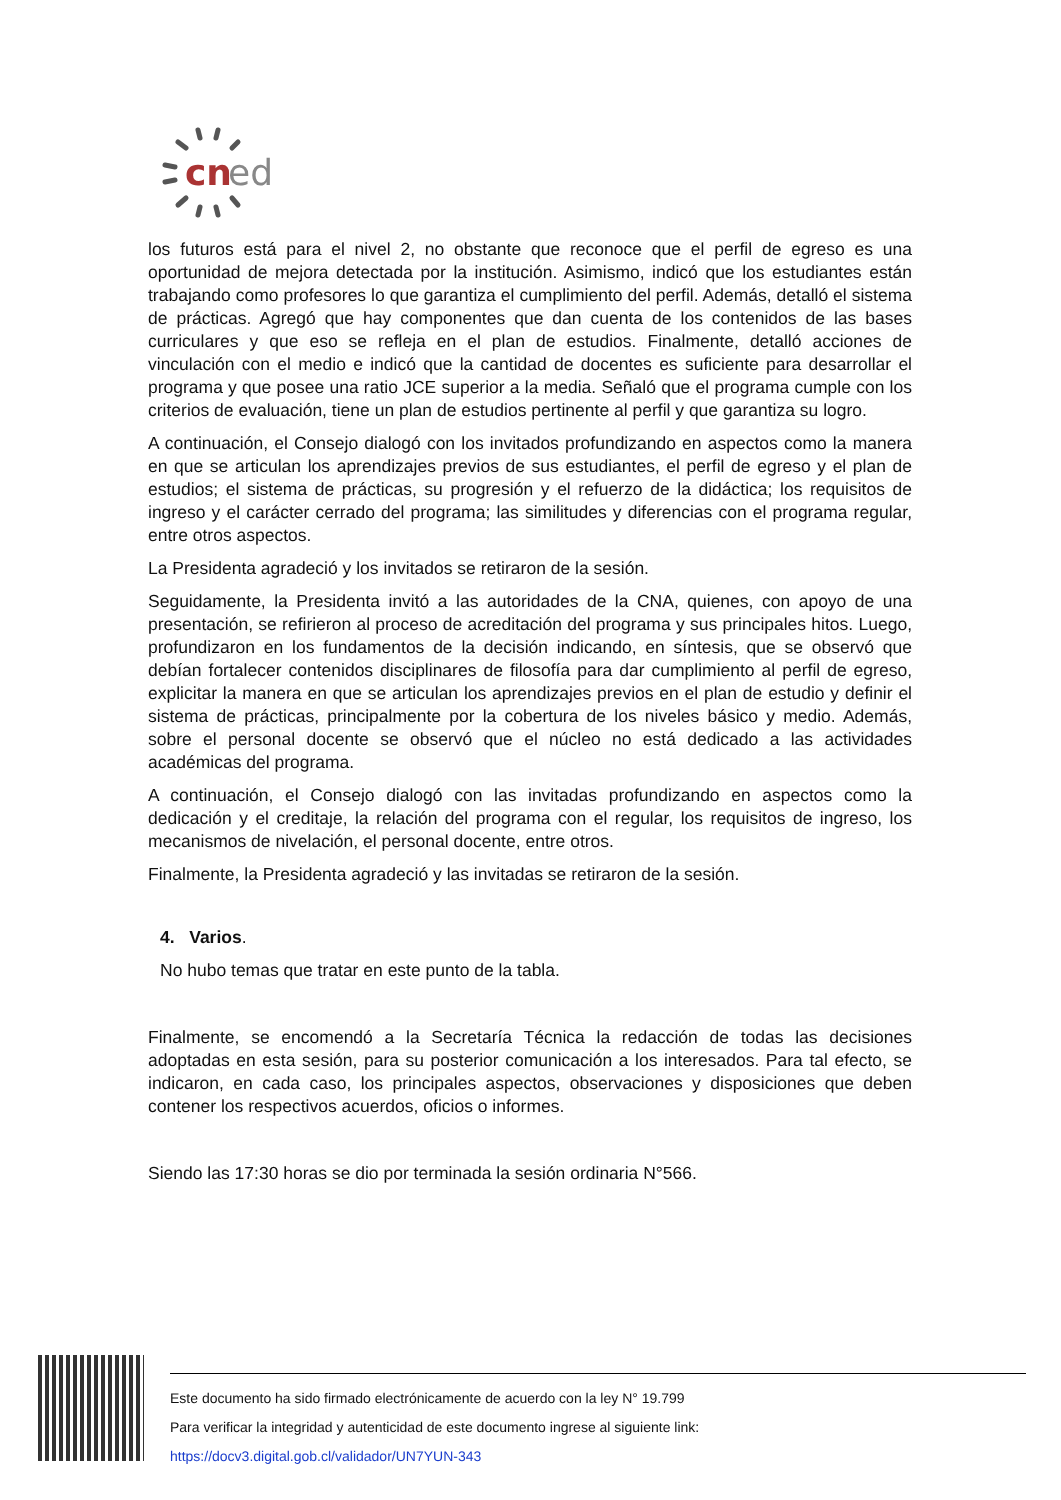cn
ed
los futuros está para el nivel 2, no obstante que reconoce que el perfil de egreso es una oportunidad de mejora detectada por la institución. Asimismo, indicó que los estudiantes están trabajando como profesores lo que garantiza el cumplimiento del perfil. Además, detalló el sistema de prácticas. Agregó que hay componentes que dan cuenta de los contenidos de las bases curriculares y que eso se refleja en el plan de estudios. Finalmente, detalló acciones de vinculación con el medio e indicó que la cantidad de docentes es suficiente para desarrollar el programa y que posee una ratio JCE superior a la media. Señaló que el programa cumple con los criterios de evaluación, tiene un plan de estudios pertinente al perfil y que garantiza su logro.
A continuación, el Consejo dialogó con los invitados profundizando en aspectos como la manera en que se articulan los aprendizajes previos de sus estudiantes, el perfil de egreso y el plan de estudios; el sistema de prácticas, su progresión y el refuerzo de la didáctica; los requisitos de ingreso y el carácter cerrado del programa; las similitudes y diferencias con el programa regular, entre otros aspectos.
La Presidenta agradeció y los invitados se retiraron de la sesión.
Seguidamente, la Presidenta invitó a las autoridades de la CNA, quienes, con apoyo de una presentación, se refirieron al proceso de acreditación del programa y sus principales hitos. Luego, profundizaron en los fundamentos de la decisión indicando, en síntesis, que se observó que debían fortalecer contenidos disciplinares de filosofía para dar cumplimiento al perfil de egreso, explicitar la manera en que se articulan los aprendizajes previos en el plan de estudio y definir el sistema de prácticas, principalmente por la cobertura de los niveles básico y medio. Además, sobre el personal docente se observó que el núcleo no está dedicado a las actividades académicas del programa.
A continuación, el Consejo dialogó con las invitadas profundizando en aspectos como la dedicación y el creditaje, la relación del programa con el regular, los requisitos de ingreso, los mecanismos de nivelación, el personal docente, entre otros.
Finalmente, la Presidenta agradeció y las invitadas se retiraron de la sesión.
4. Varios.
No hubo temas que tratar en este punto de la tabla.
Finalmente, se encomendó a la Secretaría Técnica la redacción de todas las decisiones adoptadas en esta sesión, para su posterior comunicación a los interesados. Para tal efecto, se indicaron, en cada caso, los principales aspectos, observaciones y disposiciones que deben contener los respectivos acuerdos, oficios o informes.
Siendo las 17:30 horas se dio por terminada la sesión ordinaria N°566.
Este documento ha sido firmado electrónicamente de acuerdo con la ley N° 19.799
Para verificar la integridad y autenticidad de este documento ingrese al siguiente link:
https://docv3.digital.gob.cl/validador/UN7YUN-343